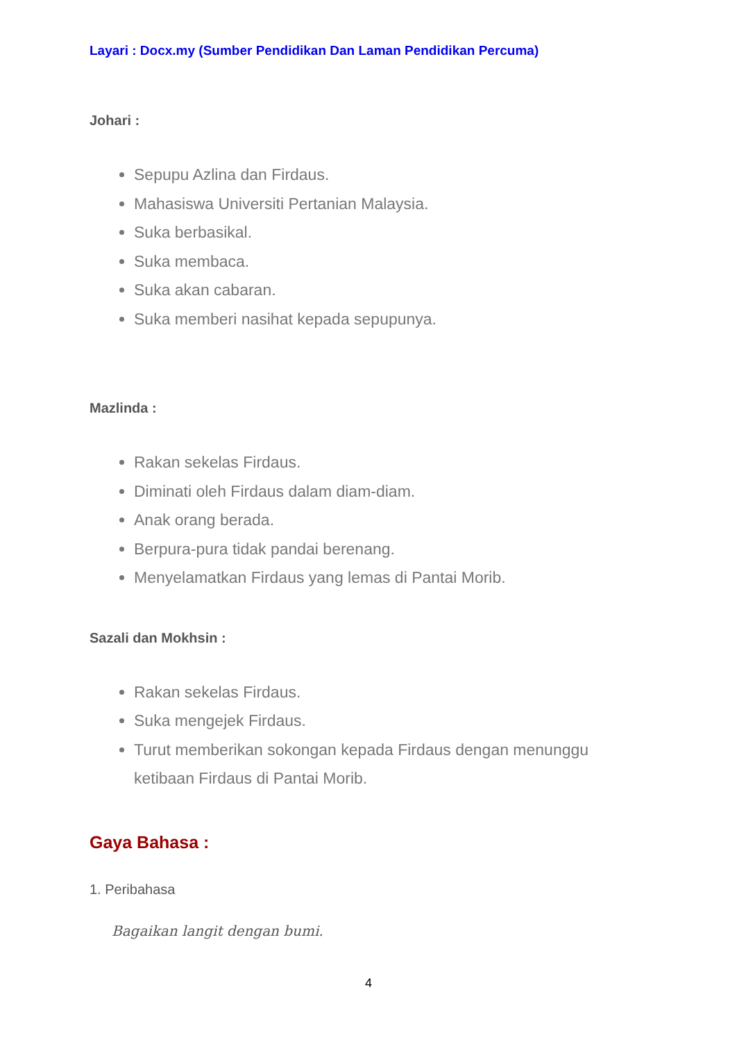Layari : Docx.my (Sumber Pendidikan Dan Laman Pendidikan Percuma)
Johari :
Sepupu Azlina dan Firdaus.
Mahasiswa Universiti Pertanian Malaysia.
Suka berbasikal.
Suka membaca.
Suka akan cabaran.
Suka memberi nasihat kepada sepupunya.
Mazlinda :
Rakan sekelas Firdaus.
Diminati oleh Firdaus dalam diam-diam.
Anak orang berada.
Berpura-pura tidak pandai berenang.
Menyelamatkan Firdaus yang lemas di Pantai Morib.
Sazali dan Mokhsin :
Rakan sekelas Firdaus.
Suka mengejek Firdaus.
Turut memberikan sokongan kepada Firdaus dengan menunggu ketibaan Firdaus di Pantai Morib.
Gaya Bahasa :
1. Peribahasa
Bagaikan langit dengan bumi.
4